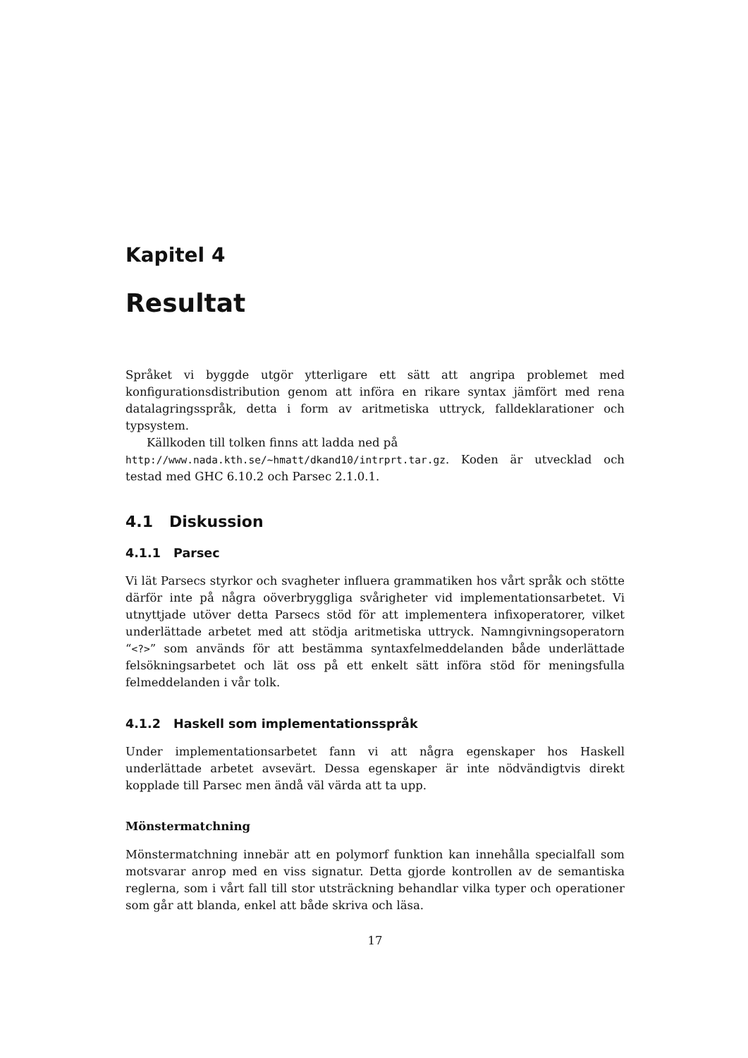Kapitel 4
Resultat
Språket vi byggde utgör ytterligare ett sätt att angripa problemet med konfigurationsdistribution genom att införa en rikare syntax jämfört med rena datalagringsspråk, detta i form av aritmetiska uttryck, falldeklarationer och typsystem.
Källkoden till tolken finns att ladda ned på
http://www.nada.kth.se/~hmatt/dkand10/intrprt.tar.gz. Koden är utvecklad och testad med GHC 6.10.2 och Parsec 2.1.0.1.
4.1 Diskussion
4.1.1 Parsec
Vi lät Parsecs styrkor och svagheter influera grammatiken hos vårt språk och stötte därför inte på några oöverbryggliga svårigheter vid implementationsarbetet. Vi utnyttjade utöver detta Parsecs stöd för att implementera infixoperatorer, vilket underlättade arbetet med att stödja aritmetiska uttryck. Namngivningsoperatorn “<?>” som används för att bestämma syntaxfelmeddelanden både underlättade felsökningsarbetet och lät oss på ett enkelt sätt införa stöd för meningsfulla felmeddelanden i vår tolk.
4.1.2 Haskell som implementationsspråk
Under implementationsarbetet fann vi att några egenskaper hos Haskell underlättade arbetet avsevärt. Dessa egenskaper är inte nödvändigtvis direkt kopplade till Parsec men ändå väl värda att ta upp.
Mönstermatchning
Mönstermatchning innebär att en polymorf funktion kan innehålla specialfall som motsvarar anrop med en viss signatur. Detta gjorde kontrollen av de semantiska reglerna, som i vårt fall till stor utsträckning behandlar vilka typer och operationer som går att blanda, enkel att både skriva och läsa.
17